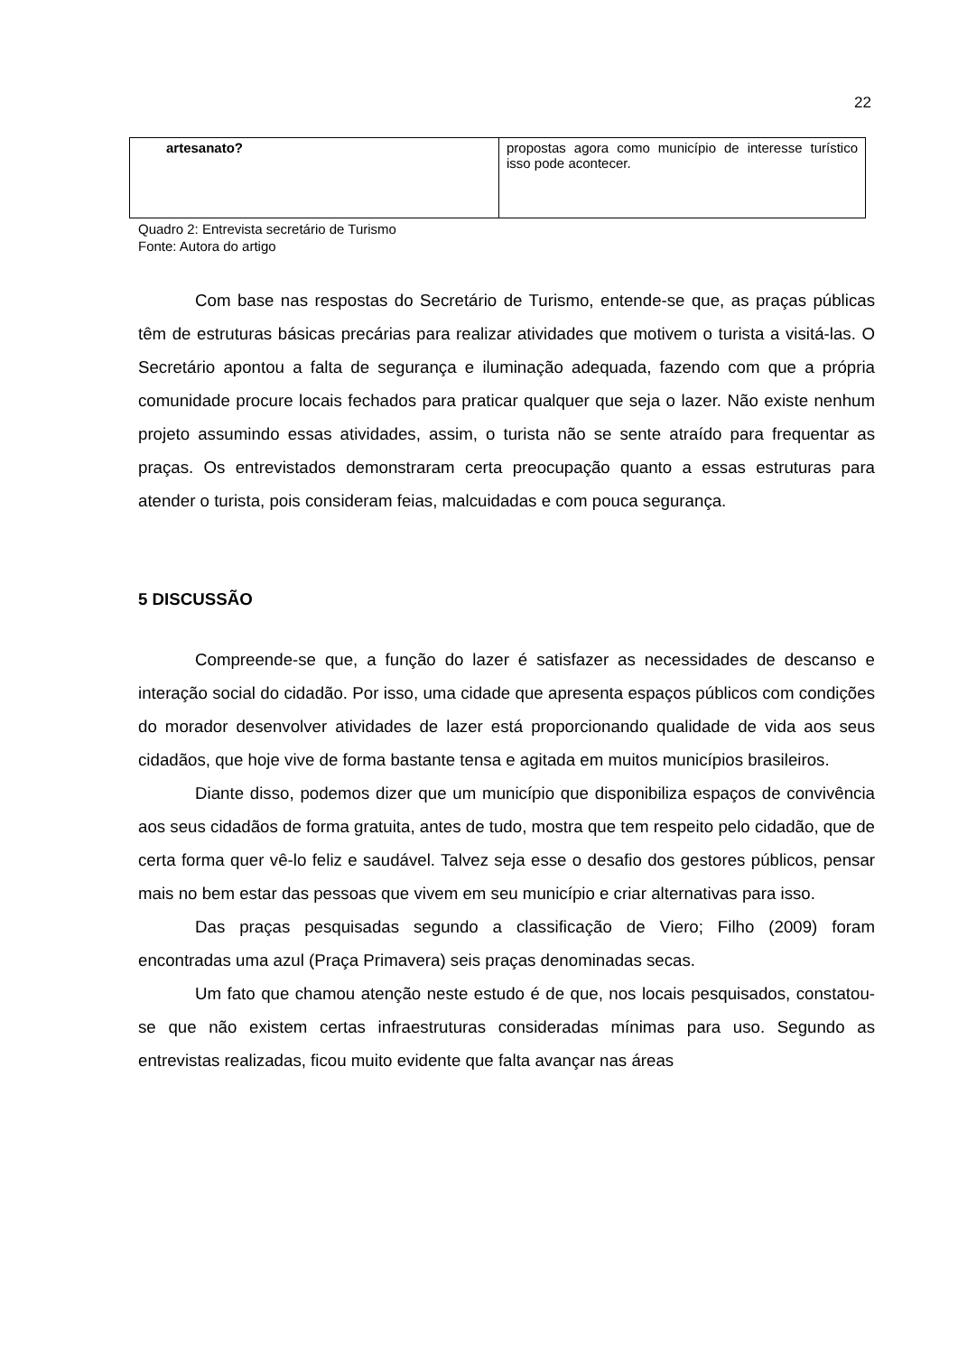22
| artesanato? | propostas agora como município de interesse turístico isso pode acontecer. |
Quadro 2: Entrevista secretário de Turismo
Fonte: Autora do artigo
Com base nas respostas do Secretário de Turismo, entende-se que, as praças públicas têm de estruturas básicas precárias para realizar atividades que motivem o turista a visitá-las. O Secretário apontou a falta de segurança e iluminação adequada, fazendo com que a própria comunidade procure locais fechados para praticar qualquer que seja o lazer. Não existe nenhum projeto assumindo essas atividades, assim, o turista não se sente atraído para frequentar as praças. Os entrevistados demonstraram certa preocupação quanto a essas estruturas para atender o turista, pois consideram feias, malcuidadas e com pouca segurança.
5 DISCUSSÃO
Compreende-se que, a função do lazer é satisfazer as necessidades de descanso e interação social do cidadão. Por isso, uma cidade que apresenta espaços públicos com condições do morador desenvolver atividades de lazer está proporcionando qualidade de vida aos seus cidadãos, que hoje vive de forma bastante tensa e agitada em muitos municípios brasileiros.
Diante disso, podemos dizer que um município que disponibiliza espaços de convivência aos seus cidadãos de forma gratuita, antes de tudo, mostra que tem respeito pelo cidadão, que de certa forma quer vê-lo feliz e saudável. Talvez seja esse o desafio dos gestores públicos, pensar mais no bem estar das pessoas que vivem em seu município e criar alternativas para isso.
Das praças pesquisadas segundo a classificação de Viero; Filho (2009) foram encontradas uma azul (Praça Primavera) seis praças denominadas secas.
Um fato que chamou atenção neste estudo é de que, nos locais pesquisados, constatou-se que não existem certas infraestruturas consideradas mínimas para uso. Segundo as entrevistas realizadas, ficou muito evidente que falta avançar nas áreas